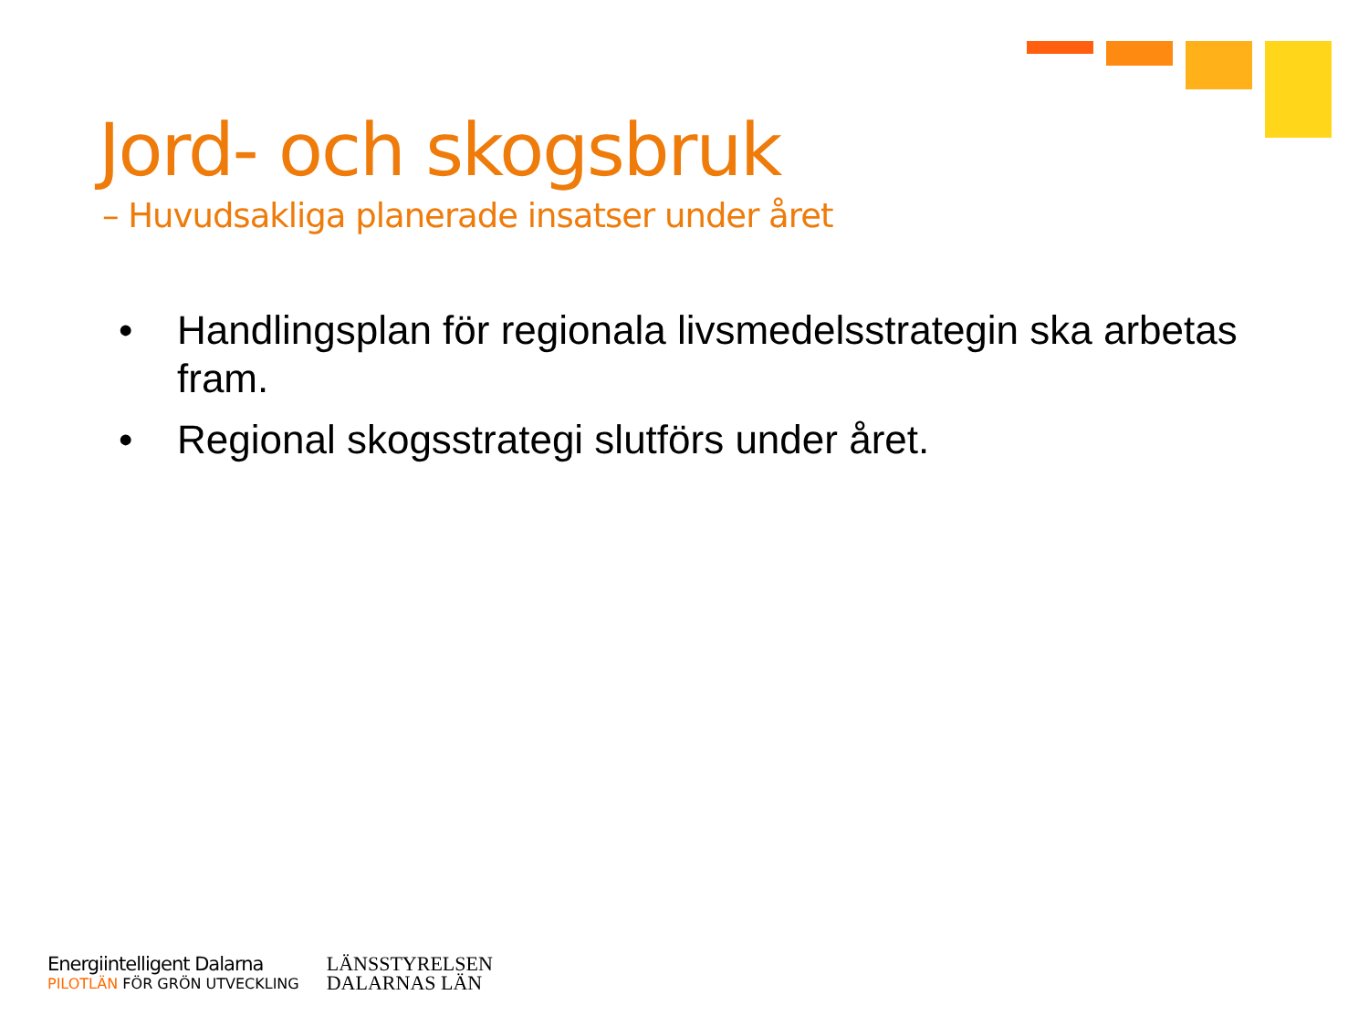Jord- och skogsbruk
– Huvudsakliga planerade insatser under året
• Handlingsplan för regionala livsmedelsstrategin ska arbetas fram.
• Regional skogsstrategi slutförs under året.
Energiintelligent Dalarna
PILOTLÄN FÖR GRÖN UTVECKLING
LÄNSSTYRELSEN
DALARNAS LÄN